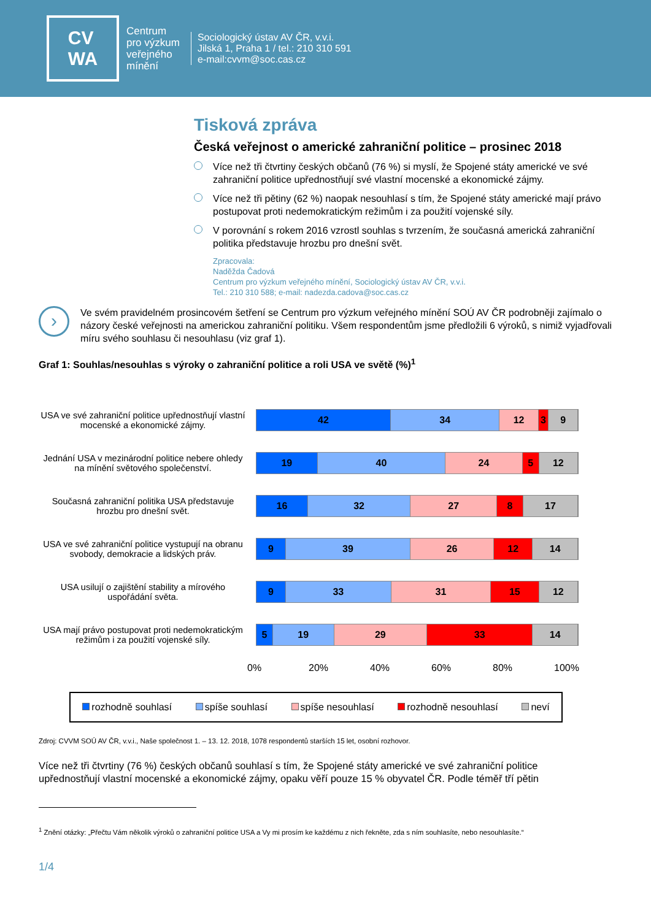CV
WA
Centrum
pro výzkum
veřejného
mínění
Sociologický ústav AV ČR, v.v.i.
Jilská 1, Praha 1 / tel.: 210 310 591
e-mail:cvvm@soc.cas.cz
Tisková zpráva
Česká veřejnost o americké zahraniční politice – prosinec 2018
Více než tři čtvrtiny českých občanů (76 %) si myslí, že Spojené státy americké ve své zahraniční politice upřednostňují své vlastní mocenské a ekonomické zájmy.
Více než tři pětiny (62 %) naopak nesouhlasí s tím, že Spojené státy americké mají právo postupovat proti nedemokratickým režimům i za použití vojenské síly.
V porovnání s rokem 2016 vzrostl souhlas s tvrzením, že současná americká zahraniční politika představuje hrozbu pro dnešní svět.
Zpracovala:
Naděžda Čadová
Centrum pro výzkum veřejného mínění, Sociologický ústav AV ČR, v.v.i.
Tel.: 210 310 588; e-mail: nadezda.cadova@soc.cas.cz
›
Ve svém pravidelném prosincovém šetření se Centrum pro výzkum veřejného mínění SOÚ AV ČR podrobněji zajímalo o názory české veřejnosti na americkou zahraniční politiku. Všem respondentům jsme předložili 6 výroků, s nimiž vyjadřovali míru svého souhlasu či nesouhlasu (viz graf 1).
Graf 1: Souhlas/nesouhlas s výroky o zahraniční politice a roli USA ve světě (%)<sup>1</sup>
USA ve své zahraniční politice upřednostňují vlastní mocenské a ekonomické zájmy.
42 34 12 3 9
Jednání USA v mezinárodní politice nebere ohledy na mínění světového společenství.
19 40 24 5 12
Současná zahraniční politika USA představuje hrozbu pro dnešní svět.
16 32 27 8 17
USA ve své zahraniční politice vystupují na obranu svobody, demokracie a lidských práv.
9 39 26 12 14
USA usilují o zajištění stability a mírového uspořádání světa.
9 33 31 15 12
USA mají právo postupovat proti nedemokratickým režimům i za použití vojenské síly.
5 19 29 33 14
0% 20% 40% 60% 80% 100%
rozhodně souhlasí spíše souhlasí spíše nesouhlasí rozhodně nesouhlasí neví
Zdroj: CVVM SOÚ AV ČR, v.v.i., Naše společnost 1. – 13. 12. 2018, 1078 respondentů starších 15 let, osobní rozhovor.
Více než tři čtvrtiny (76 %) českých občanů souhlasí s tím, že Spojené státy americké ve své zahraniční politice upřednostňují vlastní mocenské a ekonomické zájmy, opaku věří pouze 15 % obyvatel ČR. Podle téměř tří pětin
<sup>1</sup> Znění otázky: „Přečtu Vám několik výroků o zahraniční politice USA a Vy mi prosím ke každému z nich řekněte, zda s ním souhlasíte, nebo nesouhlasíte.“
1/4